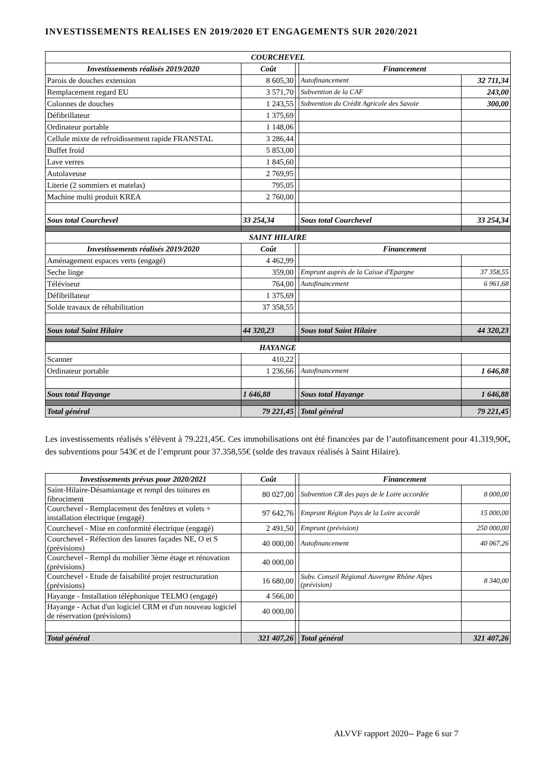INVESTISSEMENTS REALISES EN 2019/2020 ET ENGAGEMENTS SUR 2020/2021
| COURCHEVEL | | | | |
| --- | --- | --- | --- | --- |
| Investissements réalisés 2019/2020 | Coût | | Financement | |
| Parois de douches extension | 8 605,30 | | Autofinancement | 32 711,34 |
| Remplacement regard EU | 3 571,70 | | Subvention de la CAF | 243,00 |
| Colonnes de douches | 1 243,55 | | Subvention du Crédit Agricole des Savoie | 300,00 |
| Défibrillateur | 1 375,69 | | | |
| Ordinateur portable | 1 148,06 | | | |
| Cellule mixte de refroidissement rapide FRANSTAL | 3 286,44 | | | |
| Buffet froid | 5 853,00 | | | |
| Lave verres | 1 845,60 | | | |
| Autolaveuse | 2 769,95 | | | |
| Literie (2 sommiers et matelas) | 795,05 | | | |
| Machine multi produit KREA | 2 760,00 | | | |
| Sous total Courchevel | 33 254,34 | | Sous total Courchevel | 33 254,34 |
| SAINT HILAIRE | | | | |
| Investissements réalisés 2019/2020 | Coût | | Financement | |
| Aménagement espaces verts (engagé) | 4 462,99 | | | |
| Seche linge | 359,00 | | Emprunt auprès de la Caisse d'Epargne | 37 358,55 |
| Téléviseur | 764,00 | | Autofinancement | 6 961,68 |
| Défibrillateur | 1 375,69 | | | |
| Solde travaux de réhabilitation | 37 358,55 | | | |
| Sous total Saint Hilaire | 44 320,23 | | Sous total Saint Hilaire | 44 320,23 |
| HAYANGE | | | | |
| Scanner | 410,22 | | | |
| Ordinateur portable | 1 236,66 | | Autofinancement | 1 646,88 |
| Sous total Hayange | 1 646,88 | | Sous total Hayange | 1 646,88 |
| Total général | 79 221,45 | | Total général | 79 221,45 |
Les investissements réalisés s’élèvent à 79.221,45€. Ces immobilisations ont été financées par de l’autofinancement pour 41.319,90€, des subventions pour 543€ et de l’emprunt pour 37.358,55€ (solde des travaux réalisés à Saint Hilaire).
| Investissements prévus pour 2020/2021 | Coût | | Financement | |
| Saint-Hilaire-Désamiantage et rempl des toitures en fibrociment | 80 027,00 | | Subvention CR des pays de le Loire accordée | 8 000,00 |
| Courchevel - Remplacement des fenêtres et volets + installation électrique (engagé) | 97 642,76 | | Emprunt Région Pays de la Loire accordé | 15 000,00 |
| Courchevel - Mise en conformité électrique (engagé) | 2 491,50 | | Emprunt (prévision) | 250 000,00 |
| Courchevel - Réfection des lasures façades NE, O et S (prévisions) | 40 000,00 | | Autofinancement | 40 067,26 |
| Courchevel - Rempl du mobilier 3ème étage et rénovation (prévisions) | 40 000,00 | | | |
| Courchevel - Etude de faisabilité projet restructuration (prévisions) | 16 680,00 | | Subv. Conseil Régional Auvergne Rhône Alpes (prévision) | 8 340,00 |
| Hayange - Installation téléphonique TELMO (engagé) | 4 566,00 | | | |
| Hayange - Achat d'un logiciel CRM et d'un nouveau logiciel de réservation (prévisions) | 40 000,00 | | | |
| Total général | 321 407,26 | | Total général | 321 407,26 |
ALVVF rapport 2020-- Page 6 sur 7